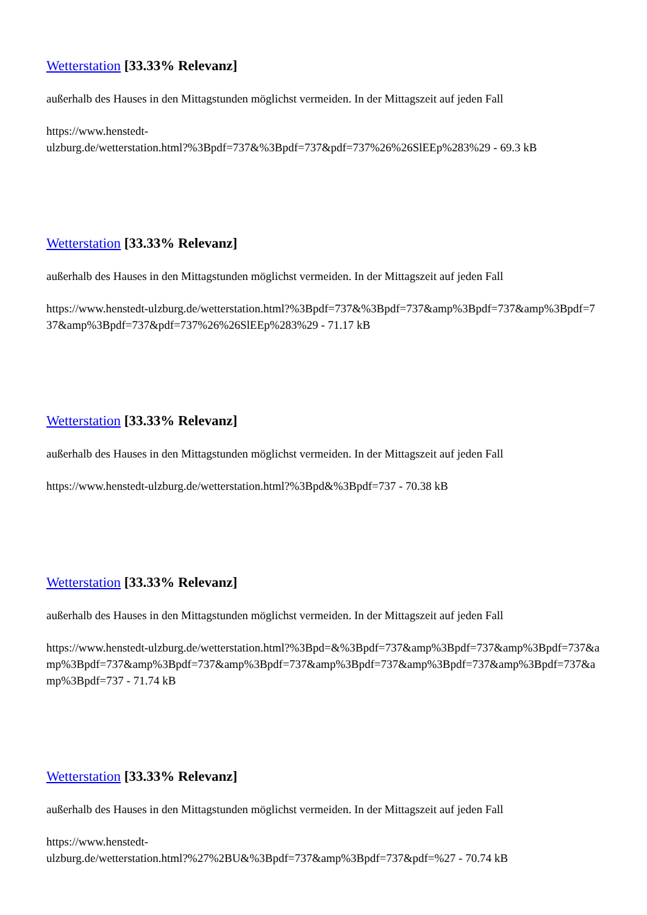Wetterstation [33.33% Relevanz]
außerhalb des Hauses in den Mittagstunden möglichst vermeiden. In der Mittagszeit auf jeden Fall
https://www.henstedt-
ulzburg.de/wetterstation.html?%3Bpdf=737&%3Bpdf=737&pdf=737%26%26SlEEp%283%29 - 69.3 kB
Wetterstation [33.33% Relevanz]
außerhalb des Hauses in den Mittagstunden möglichst vermeiden. In der Mittagszeit auf jeden Fall
https://www.henstedt-ulzburg.de/wetterstation.html?%3Bpdf=737&%3Bpdf=737&amp%3Bpdf=737&amp%3Bpdf=737&amp%3Bpdf=737&pdf=737%26%26SlEEp%283%29 - 71.17 kB
Wetterstation [33.33% Relevanz]
außerhalb des Hauses in den Mittagstunden möglichst vermeiden. In der Mittagszeit auf jeden Fall
https://www.henstedt-ulzburg.de/wetterstation.html?%3Bpd&%3Bpdf=737 - 70.38 kB
Wetterstation [33.33% Relevanz]
außerhalb des Hauses in den Mittagstunden möglichst vermeiden. In der Mittagszeit auf jeden Fall
https://www.henstedt-ulzburg.de/wetterstation.html?%3Bpd=&%3Bpdf=737&amp%3Bpdf=737&amp%3Bpdf=737&amp%3Bpdf=737&amp%3Bpdf=737&amp%3Bpdf=737&amp%3Bpdf=737&amp%3Bpdf=737&amp%3Bpdf=737&amp%3Bpdf=737 - 71.74 kB
Wetterstation [33.33% Relevanz]
außerhalb des Hauses in den Mittagstunden möglichst vermeiden. In der Mittagszeit auf jeden Fall
https://www.henstedt-
ulzburg.de/wetterstation.html?%27%2BU&%3Bpdf=737&amp%3Bpdf=737&pdf=%27 - 70.74 kB